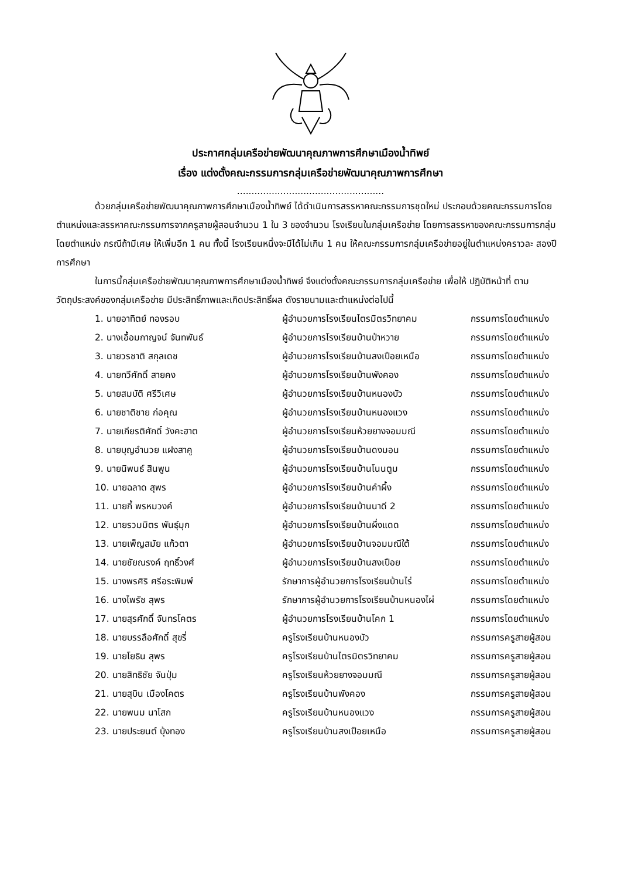ประกาศกลุ่มเครือข่ายพัฒนาคุณภาพการศึกษาเมืองน้ำทิพย์
เรื่อง แต่งตั้งคณะกรรมการกลุ่มเครือข่ายพัฒนาคุณภาพการศึกษา
...................................................
ด้วยกลุ่มเครือข่ายพัฒนาคุณภาพการศึกษาเมืองน้ำทิพย์ ได้ดำเนินการสรรหาคณะกรรมการชุดใหม่ ประกอบด้วยคณะกรรมการโดยตำแหน่งและสรรหาคณะกรรมการจากครูสายผู้สอนจำนวน 1 ใน 3 ของจำนวน โรงเรียนในกลุ่มเครือข่าย โดยการสรรหาของคณะกรรมการกลุ่มโดยตำแหน่ง กรณีถ้ามีเศษ ให้เพิ่มอีก 1 คน ทั้งนี้ โรงเรียนหนึ่งจะมีได้ไม่เกิน 1 คน ให้คณะกรรมการกลุ่มเครือข่ายอยู่ในตำแหน่งคราวละ สองปีการศึกษา
ในการนี้กลุ่มเครือข่ายพัฒนาคุณภาพการศึกษาเมืองน้ำทิพย์ จึงแต่งตั้งคณะกรรมการกลุ่มเครือข่าย เพื่อให้ ปฏิบัติหน้าที่ ตามวัตถุประสงค์ของกลุ่มเครือข่าย มีประสิทธิ์ภาพและเกิดประสิทธิ์ผล ดังรายนามและตำแหน่งต่อไปนี้
| 1. นายอาทิตย์ ทองรอบ | ผู้อำนวยการโรงเรียนไตรมิตรวิทยาคม | กรรมการโดยตำแหน่ง |
| 2. นางเอื้อมกาญจน์ จันทพันธ์ | ผู้อำนวยการโรงเรียนบ้านป่าหวาย | กรรมการโดยตำแหน่ง |
| 3. นายวรชาติ สกุลเดช | ผู้อำนวยการโรงเรียนบ้านสงเปือยเหนือ | กรรมการโดยตำแหน่ง |
| 4. นายทวีศักดิ์ สายคง | ผู้อำนวยการโรงเรียนบ้านพังคอง | กรรมการโดยตำแหน่ง |
| 5. นายสมบัติ ศรีวิเศษ | ผู้อำนวยการโรงเรียนบ้านหนองบัว | กรรมการโดยตำแหน่ง |
| 6. นายชาติชาย ก่อคุณ | ผู้อำนวยการโรงเรียนบ้านหนองแวง | กรรมการโดยตำแหน่ง |
| 7. นายเกียรติศักดิ์ วังคะฮาต | ผู้อำนวยการโรงเรียนห้วยยางจอมมณี | กรรมการโดยตำแหน่ง |
| 8. นายบุญอำนวย แฝงสาคู | ผู้อำนวยการโรงเรียนบ้านดงมอน | กรรมการโดยตำแหน่ง |
| 9. นายนิพนธ์ สินพูน | ผู้อำนวยการโรงเรียนบ้านโนนตูม | กรรมการโดยตำแหน่ง |
| 10. นายฉลาด สุพร | ผู้อำนวยการโรงเรียนบ้านคำผึ้ง | กรรมการโดยตำแหน่ง |
| 11. นายกี้ พรหมวงค์ | ผู้อำนวยการโรงเรียนบ้านนาดี 2 | กรรมการโดยตำแหน่ง |
| 12. นายรวมมิตร พันธุ์มุก | ผู้อำนวยการโรงเรียนบ้านผึ่งแดด | กรรมการโดยตำแหน่ง |
| 13. นายเพ็ญสมัย แก้วตา | ผู้อำนวยการโรงเรียนบ้านจอมมณีใต้ | กรรมการโดยตำแหน่ง |
| 14. นายชัยณรงค์ ฤทธิ์วงศ์ | ผู้อำนวยการโรงเรียนบ้านสงเปือย | กรรมการโดยตำแหน่ง |
| 15. นางพรศิริ ศรีอระพิมพ์ | รักษาการผู้อำนวยการโรงเรียนบ้านไร่ | กรรมการโดยตำแหน่ง |
| 16. นางไพรัช สุพร | รักษาการผู้อำนวยการโรงเรียนบ้านหนองไผ่ | กรรมการโดยตำแหน่ง |
| 17. นายสุรศักดิ์ จันทรโคตร | ผู้อำนวยการโรงเรียนบ้านโคก 1 | กรรมการโดยตำแหน่ง |
| 18. นายบรรลือศักดิ์ สุขรี่ | ครูโรงเรียนบ้านหนองบัว | กรรมการครูสายผู้สอน |
| 19. นายโยธิน สุพร | ครูโรงเรียนบ้านไตรมิตรวิทยาคม | กรรมการครูสายผู้สอน |
| 20. นายสิทธิชัย จันปุ่ม | ครูโรงเรียนห้วยยางจอมมณี | กรรมการครูสายผู้สอน |
| 21. นายสุบิน เมืองโคตร | ครูโรงเรียนบ้านพังคอง | กรรมการครูสายผู้สอน |
| 22. นายพนม นาโสก | ครูโรงเรียนบ้านหนองแวง | กรรมการครูสายผู้สอน |
| 23. นายประยนต์ บุ้งทอง | ครูโรงเรียนบ้านสงเปือยเหนือ | กรรมการครูสายผู้สอน |